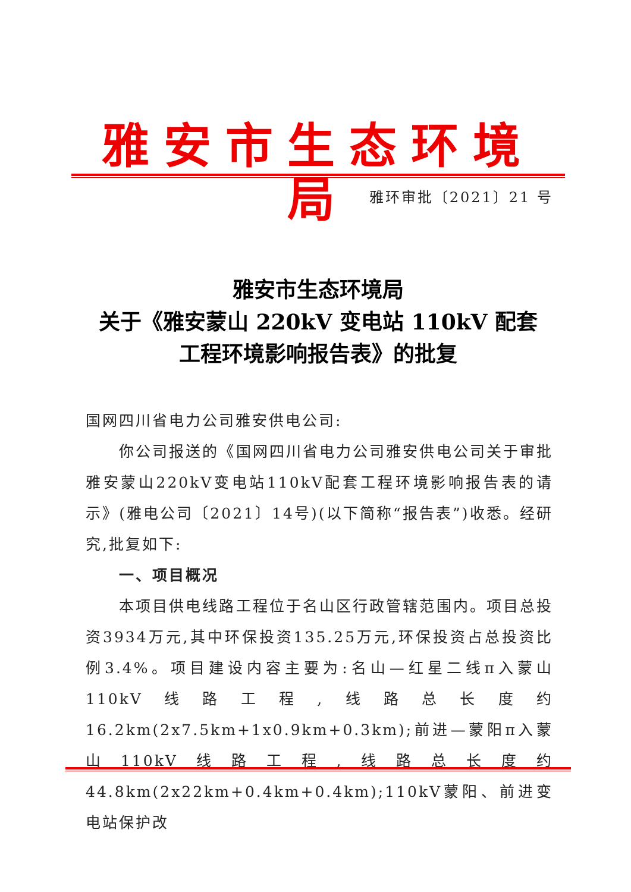雅安市生态环境局
雅环审批〔2021〕21 号
雅安市生态环境局
关于《雅安蒙山 220kV 变电站 110kV 配套
工程环境影响报告表》的批复
国网四川省电力公司雅安供电公司:
你公司报送的《国网四川省电力公司雅安供电公司关于审批雅安蒙山220kV变电站110kV配套工程环境影响报告表的请示》(雅电公司〔2021〕14号)(以下简称“报告表”)收悉。经研究,批复如下:
一、项目概况
本项目供电线路工程位于名山区行政管辖范围内。项目总投资3934万元,其中环保投资135.25万元,环保投资占总投资比例3.4%。项目建设内容主要为:名山—红星二线π入蒙山110kV线路工程,线路总长度约16.2km(2x7.5km+1x0.9km+0.3km);前进—蒙阳π入蒙山110kV线路工程,线路总长度约44.8km(2x22km+0.4km+0.4km);110kV蒙阳、前进变电站保护改